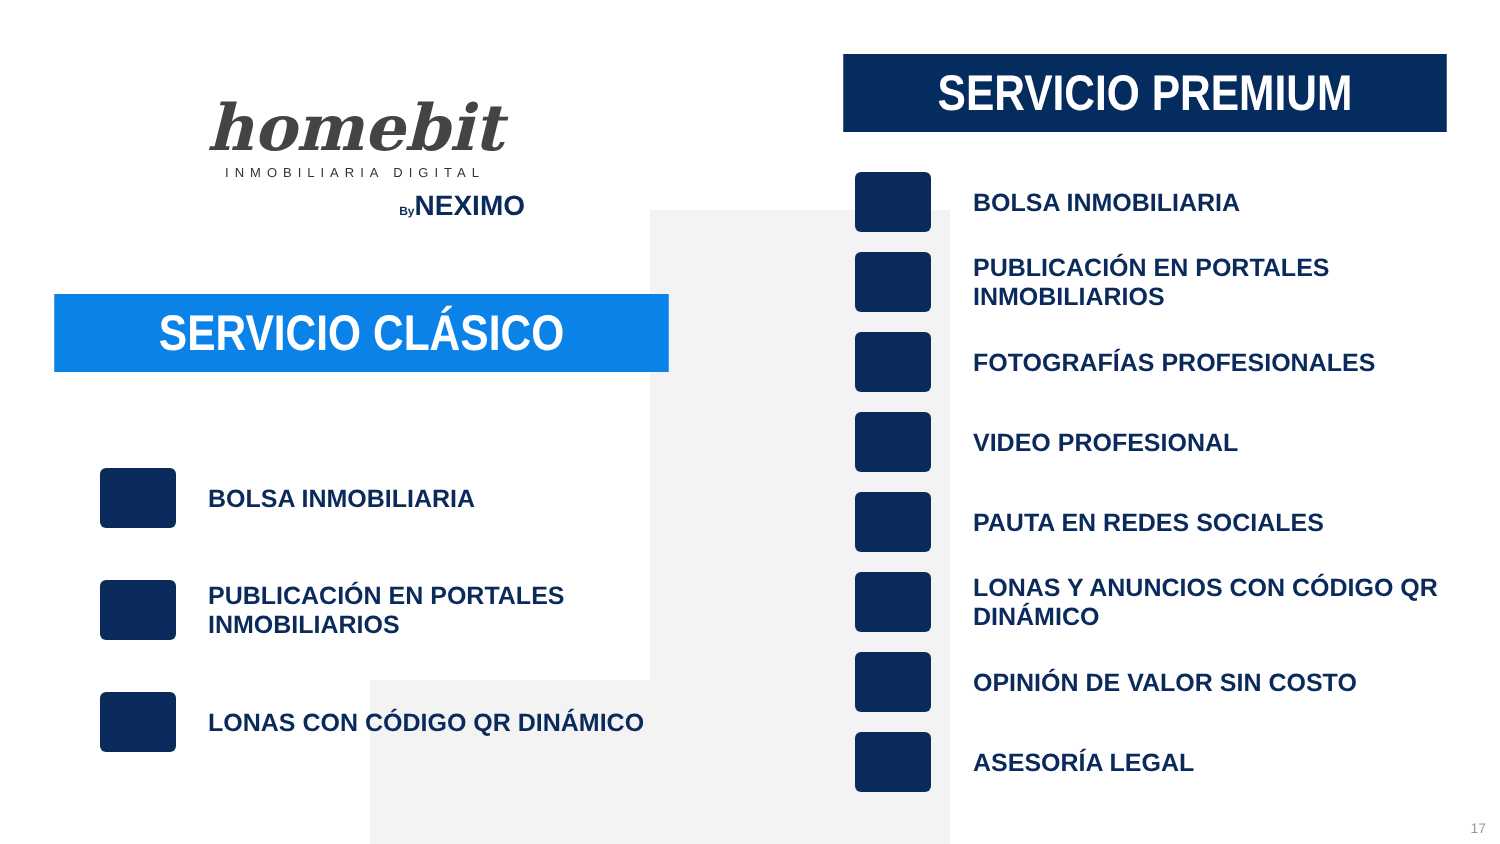homebit
INMOBILIARIA DIGITAL
By NEXIMO
SERVICIO CLÁSICO
BOLSA INMOBILIARIA
PUBLICACIÓN EN PORTALES INMOBILIARIOS
LONAS CON CÓDIGO QR DINÁMICO
SERVICIO PREMIUM
BOLSA INMOBILIARIA
PUBLICACIÓN EN PORTALES INMOBILIARIOS
FOTOGRAFÍAS PROFESIONALES
VIDEO PROFESIONAL
PAUTA EN REDES SOCIALES
LONAS Y ANUNCIOS CON CÓDIGO QR DINÁMICO
OPINIÓN DE VALOR SIN COSTO
ASESORÍA LEGAL
17